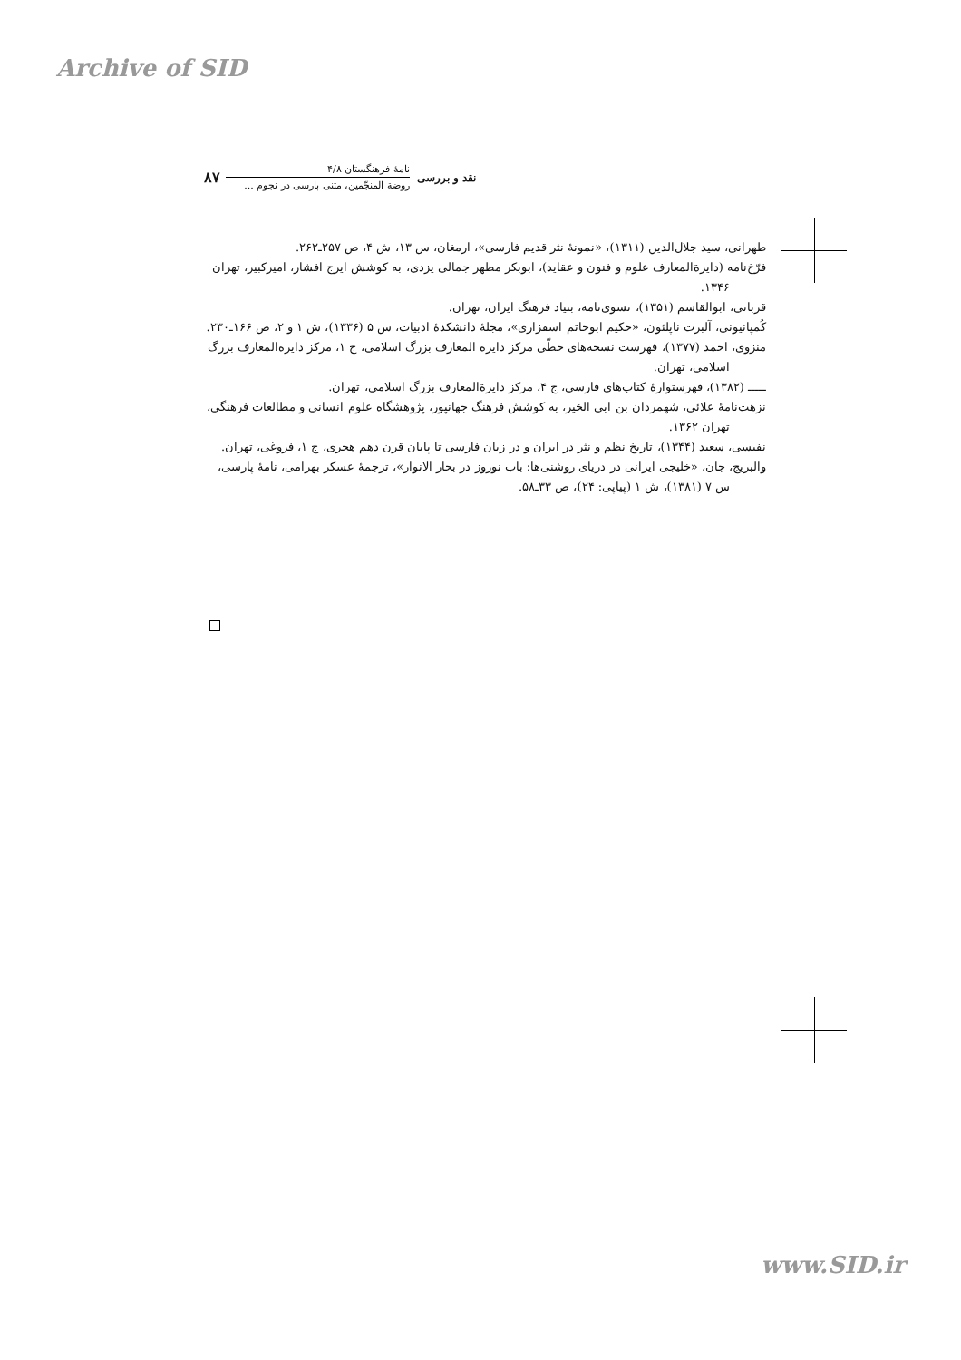Archive of SID
نقد و بررسی
نامهٔ فرهنگستان ۴/۸
روضة المنجّمین، متنی پارسی در نجوم ...
۸۷
طهرانی، سید جلال‌الدین (۱۳۱۱)، «نمونهٔ نثر قدیم فارسی»، ارمغان، س ۱۳، ش ۴، ص ۲۵۷ـ۲۶۲.
فرّخ‌نامه (دایرةالمعارف علوم و فنون و عقاید)، ابوبکر مطهر جمالی یزدی، به کوشش ایرج افشار، امیرکبیر، تهران ۱۳۴۶.
قربانی، ابوالقاسم (۱۳۵۱)، نسوی‌نامه، بنیاد فرهنگ ایران، تهران.
کُمپانیونی، آلبرت ناپلئون، «حکیم ابوحاتم اسفزاری»، مجلهٔ دانشکدهٔ ادبیات، س ۵ (۱۳۳۶)، ش ۱ و ۲، ص ۱۶۶ـ۲۳۰.
منزوی، احمد (۱۳۷۷)، فهرست نسخه‌های خطّی مرکز دایرة المعارف بزرگ اسلامی، ج ۱، مرکز دایرةالمعارف بزرگ اسلامی، تهران.
ـــــ (۱۳۸۲)، فهرستوارهٔ کتاب‌های فارسی، ج ۴، مرکز دایرةالمعارف بزرگ اسلامی، تهران.
نزهت‌نامهٔ علائی، شهمردان بن ابی الخیر، به کوشش فرهنگ جهانپور، پژوهشگاه علوم انسانی و مطالعات فرهنگی، تهران ۱۳۶۲.
نفیسی، سعید (۱۳۴۴)، تاریخ نظم و نثر در ایران و در زبان فارسی تا پایان قرن دهم هجری، ج ۱، فروغی، تهران.
والبریج، جان، «خلیجی ایرانی در دریای روشنی‌ها: باب نوروز در بحار الانوار»، ترجمهٔ عسکر بهرامی، نامهٔ پارسی، س ۷ (۱۳۸۱)، ش ۱ (پیاپی: ۲۴)، ص ۳۳ـ۵۸.
www.SID.ir